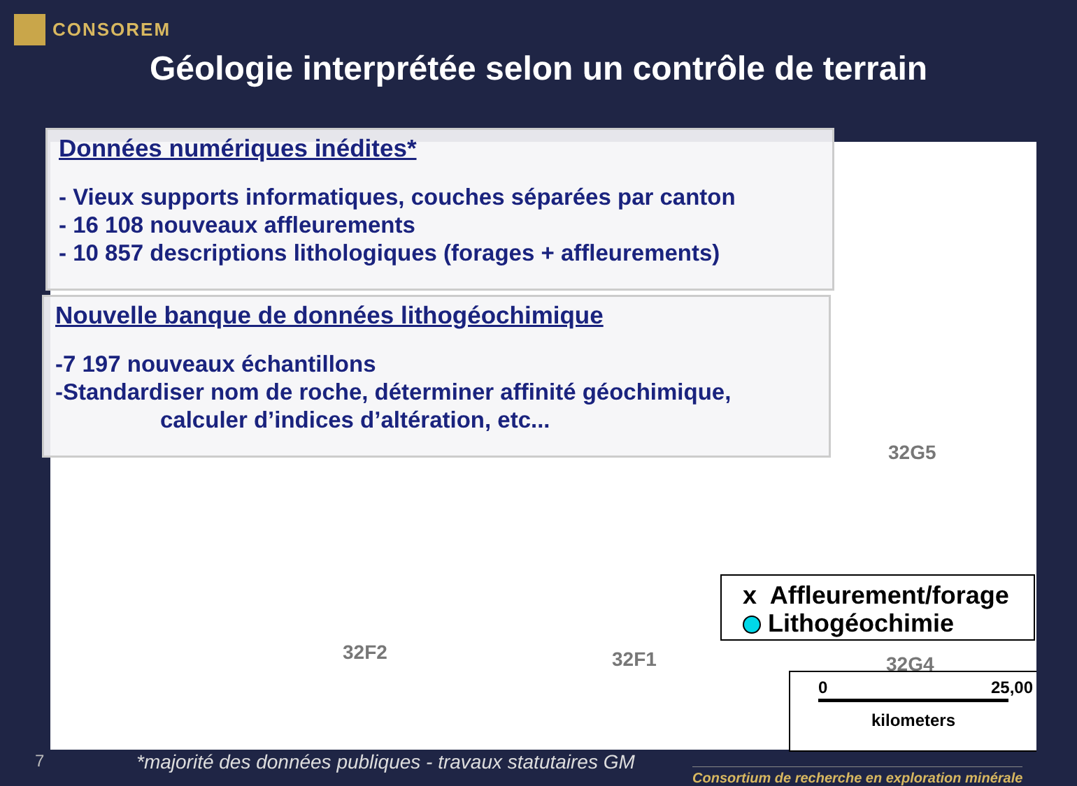CONSOREM
Géologie interprétée selon un contrôle de terrain
Données numériques inédites*
- Vieux supports informatiques, couches séparées par canton
- 16 108 nouveaux affleurements
- 10 857 descriptions lithologiques (forages + affleurements)
Nouvelle banque de données lithogéochimique
-7 197 nouveaux échantillons
-Standardiser nom de roche, déterminer affinité géochimique,
calculer d’indices d’altération, etc...
32G5
32F2 32F1 32G4
x Affleurement/forage
Lithogéochimie
0 25,00
kilometers
7
*majorité des données publiques - travaux statutaires GM
Consortium de recherche en exploration minérale